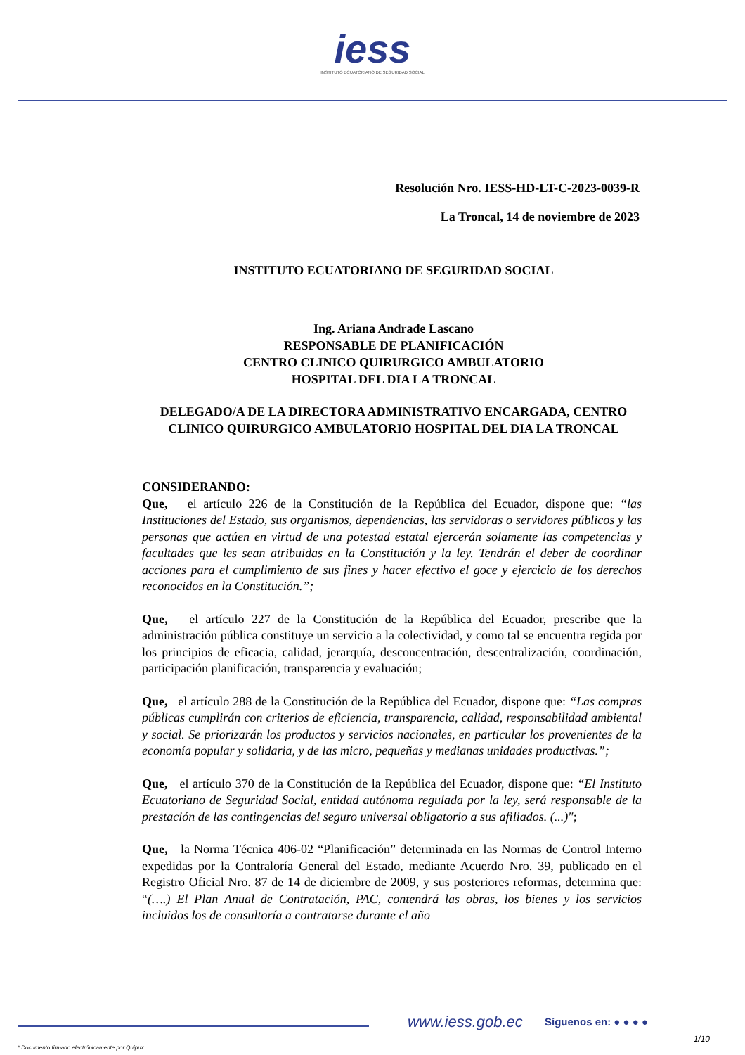iess
INSTITUTO ECUATORIANO DE SEGURIDAD SOCIAL
Resolución Nro. IESS-HD-LT-C-2023-0039-R
La Troncal, 14 de noviembre de 2023
INSTITUTO ECUATORIANO DE SEGURIDAD SOCIAL
Ing. Ariana Andrade Lascano
RESPONSABLE DE PLANIFICACIÓN
CENTRO CLINICO QUIRURGICO AMBULATORIO
HOSPITAL DEL DIA LA TRONCAL
DELEGADO/A DE LA DIRECTORA ADMINISTRATIVO ENCARGADA, CENTRO CLINICO QUIRURGICO AMBULATORIO HOSPITAL DEL DIA LA TRONCAL
CONSIDERANDO:
Que, el artículo 226 de la Constitución de la República del Ecuador, dispone que: “las Instituciones del Estado, sus organismos, dependencias, las servidoras o servidores públicos y las personas que actúen en virtud de una potestad estatal ejercerán solamente las competencias y facultades que les sean atribuidas en la Constitución y la ley. Tendrán el deber de coordinar acciones para el cumplimiento de sus fines y hacer efectivo el goce y ejercicio de los derechos reconocidos en la Constitución.”;
Que, el artículo 227 de la Constitución de la República del Ecuador, prescribe que la administración pública constituye un servicio a la colectividad, y como tal se encuentra regida por los principios de eficacia, calidad, jerarquía, desconcentración, descentralización, coordinación, participación planificación, transparencia y evaluación;
Que, el artículo 288 de la Constitución de la República del Ecuador, dispone que: “Las compras públicas cumplirán con criterios de eficiencia, transparencia, calidad, responsabilidad ambiental y social. Se priorizarán los productos y servicios nacionales, en particular los provenientes de la economía popular y solidaria, y de las micro, pequeñas y medianas unidades productivas.”;
Que, el artículo 370 de la Constitución de la República del Ecuador, dispone que: “El Instituto Ecuatoriano de Seguridad Social, entidad autónoma regulada por la ley, será responsable de la prestación de las contingencias del seguro universal obligatorio a sus afiliados. (...)";
Que, la Norma Técnica 406-02 “Planificación” determinada en las Normas de Control Interno expedidas por la Contraloría General del Estado, mediante Acuerdo Nro. 39, publicado en el Registro Oficial Nro. 87 de 14 de diciembre de 2009, y sus posteriores reformas, determina que: “(….) El Plan Anual de Contratación, PAC, contendrá las obras, los bienes y los servicios incluidos los de consultoría a contratarse durante el año
www.iess.gob.ec Síguenos en: ● ● ● ●
1/10
* Documento firmado electrónicamente por Quipux